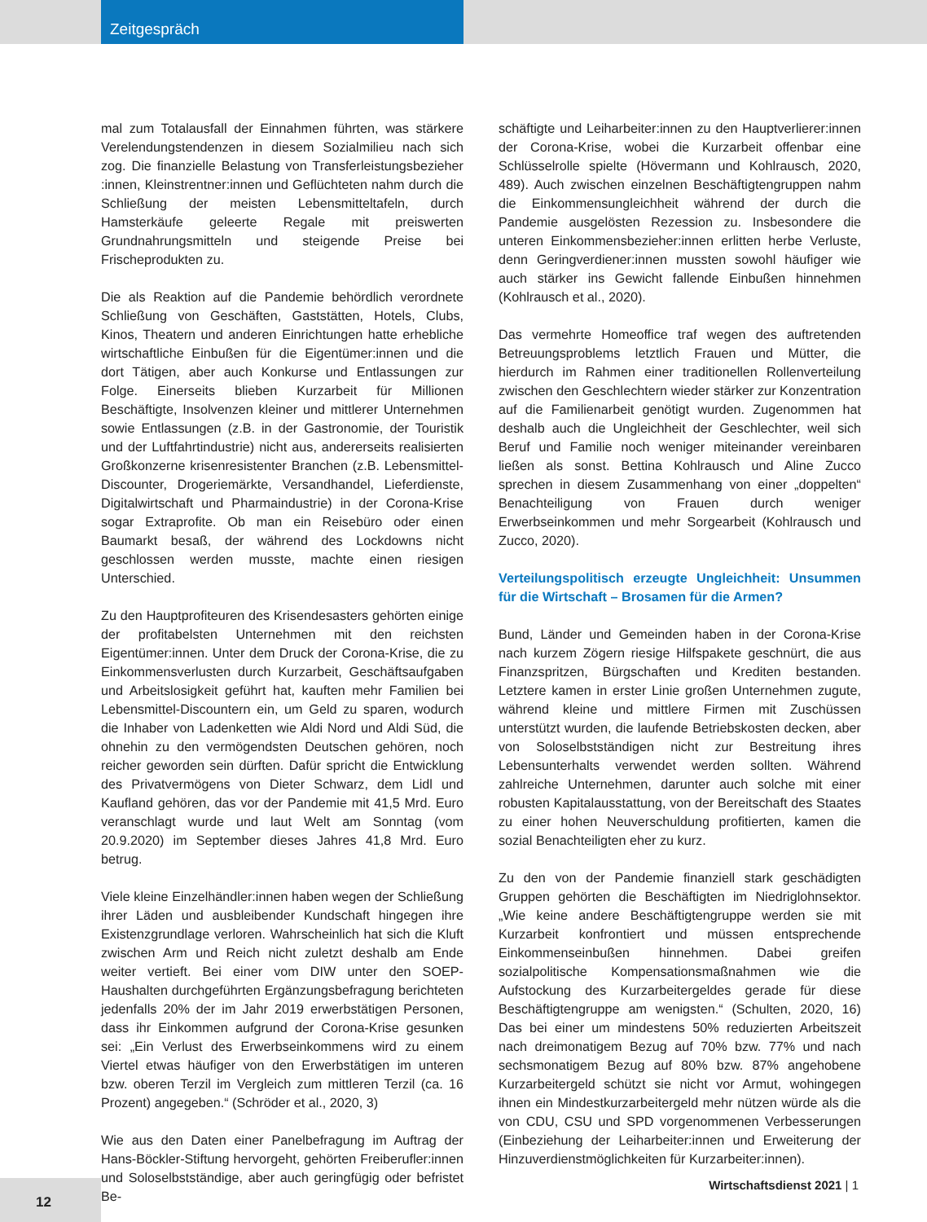Zeitgespräch
mal zum Totalausfall der Einnahmen führten, was stärkere Verelendungstendenzen in diesem Sozialmilieu nach sich zog. Die finanzielle Belastung von Transferleistungsbezieher :innen, Kleinstrentner:innen und Geflüchteten nahm durch die Schließung der meisten Lebensmitteltafeln, durch Hamsterkäufe geleerte Regale mit preiswerten Grundnahrungsmitteln und steigende Preise bei Frischeprodukten zu.
Die als Reaktion auf die Pandemie behördlich verordnete Schließung von Geschäften, Gaststätten, Hotels, Clubs, Kinos, Theatern und anderen Einrichtungen hatte erhebliche wirtschaftliche Einbußen für die Eigentümer:innen und die dort Tätigen, aber auch Konkurse und Entlassungen zur Folge. Einerseits blieben Kurzarbeit für Millionen Beschäftigte, Insolvenzen kleiner und mittlerer Unternehmen sowie Entlassungen (z.B. in der Gastronomie, der Touristik und der Luftfahrtindustrie) nicht aus, andererseits realisierten Großkonzerne krisenresistenter Branchen (z.B. Lebensmittel-Discounter, Drogeriemärkte, Versandhandel, Lieferdienste, Digitalwirtschaft und Pharmaindustrie) in der Corona-Krise sogar Extraprofite. Ob man ein Reisebüro oder einen Baumarkt besaß, der während des Lockdowns nicht geschlossen werden musste, machte einen riesigen Unterschied.
Zu den Hauptprofiteuren des Krisendesasters gehörten einige der profitabelsten Unternehmen mit den reichsten Eigentümer:innen. Unter dem Druck der Corona-Krise, die zu Einkommensverlusten durch Kurzarbeit, Geschäftsaufgaben und Arbeitslosigkeit geführt hat, kauften mehr Familien bei Lebensmittel-Discountern ein, um Geld zu sparen, wodurch die Inhaber von Ladenketten wie Aldi Nord und Aldi Süd, die ohnehin zu den vermögendsten Deutschen gehören, noch reicher geworden sein dürften. Dafür spricht die Entwicklung des Privatvermögens von Dieter Schwarz, dem Lidl und Kaufland gehören, das vor der Pandemie mit 41,5 Mrd. Euro veranschlagt wurde und laut Welt am Sonntag (vom 20.9.2020) im September dieses Jahres 41,8 Mrd. Euro betrug.
Viele kleine Einzelhändler:innen haben wegen der Schließung ihrer Läden und ausbleibender Kundschaft hingegen ihre Existenzgrundlage verloren. Wahrscheinlich hat sich die Kluft zwischen Arm und Reich nicht zuletzt deshalb am Ende weiter vertieft. Bei einer vom DIW unter den SOEP-Haushalten durchgeführten Ergänzungsbefragung berichteten jedenfalls 20% der im Jahr 2019 erwerbstätigen Personen, dass ihr Einkommen aufgrund der Corona-Krise gesunken sei: „Ein Verlust des Erwerbseinkommens wird zu einem Viertel etwas häufiger von den Erwerbstätigen im unteren bzw. oberen Terzil im Vergleich zum mittleren Terzil (ca. 16 Prozent) angegeben.“ (Schröder et al., 2020, 3)
Wie aus den Daten einer Panelbefragung im Auftrag der Hans-Böckler-Stiftung hervorgeht, gehörten Freiberufler:innen und Soloselbstständige, aber auch geringfügig oder befristet Be-
schäftigte und Leiharbeiter:innen zu den Hauptverlierer:innen der Corona-Krise, wobei die Kurzarbeit offenbar eine Schlüsselrolle spielte (Hövermann und Kohlrausch, 2020, 489). Auch zwischen einzelnen Beschäftigtengruppen nahm die Einkommensungleichheit während der durch die Pandemie ausgelösten Rezession zu. Insbesondere die unteren Einkommensbezieher:innen erlitten herbe Verluste, denn Geringverdiener:innen mussten sowohl häufiger wie auch stärker ins Gewicht fallende Einbußen hinnehmen (Kohlrausch et al., 2020).
Das vermehrte Homeoffice traf wegen des auftretenden Betreuungsproblems letztlich Frauen und Mütter, die hierdurch im Rahmen einer traditionellen Rollenverteilung zwischen den Geschlechtern wieder stärker zur Konzentration auf die Familienarbeit genötigt wurden. Zugenommen hat deshalb auch die Ungleichheit der Geschlechter, weil sich Beruf und Familie noch weniger miteinander vereinbaren ließen als sonst. Bettina Kohlrausch und Aline Zucco sprechen in diesem Zusammenhang von einer „doppelten“ Benachteiligung von Frauen durch weniger Erwerbseinkommen und mehr Sorgearbeit (Kohlrausch und Zucco, 2020).
Verteilungspolitisch erzeugte Ungleichheit: Unsummen für die Wirtschaft – Brosamen für die Armen?
Bund, Länder und Gemeinden haben in der Corona-Krise nach kurzem Zögern riesige Hilfspakete geschnürt, die aus Finanzspritzen, Bürgschaften und Krediten bestanden. Letztere kamen in erster Linie großen Unternehmen zugute, während kleine und mittlere Firmen mit Zuschüssen unterstützt wurden, die laufende Betriebskosten decken, aber von Soloselbstständigen nicht zur Bestreitung ihres Lebensunterhalts verwendet werden sollten. Während zahlreiche Unternehmen, darunter auch solche mit einer robusten Kapitalausstattung, von der Bereitschaft des Staates zu einer hohen Neuverschuldung profitierten, kamen die sozial Benachteiligten eher zu kurz.
Zu den von der Pandemie finanziell stark geschädigten Gruppen gehörten die Beschäftigten im Niedriglohnsektor. „Wie keine andere Beschäftigtengruppe werden sie mit Kurzarbeit konfrontiert und müssen entsprechende Einkommenseinbußen hinnehmen. Dabei greifen sozialpolitische Kompensationsmaßnahmen wie die Aufstockung des Kurzarbeitergeldes gerade für diese Beschäftigtengruppe am wenigsten.“ (Schulten, 2020, 16) Das bei einer um mindestens 50% reduzierten Arbeitszeit nach dreimonatigem Bezug auf 70% bzw. 77% und nach sechsmonatigem Bezug auf 80% bzw. 87% angehobene Kurzarbeitergeld schützt sie nicht vor Armut, wohingegen ihnen ein Mindestkurzarbeitergeld mehr nützen würde als die von CDU, CSU und SPD vorgenommenen Verbesserungen (Einbeziehung der Leiharbeiter:innen und Erweiterung der Hinzuverdienstmöglichkeiten für Kurzarbeiter:innen).
12 Wirtschaftsdienst 2021 | 1